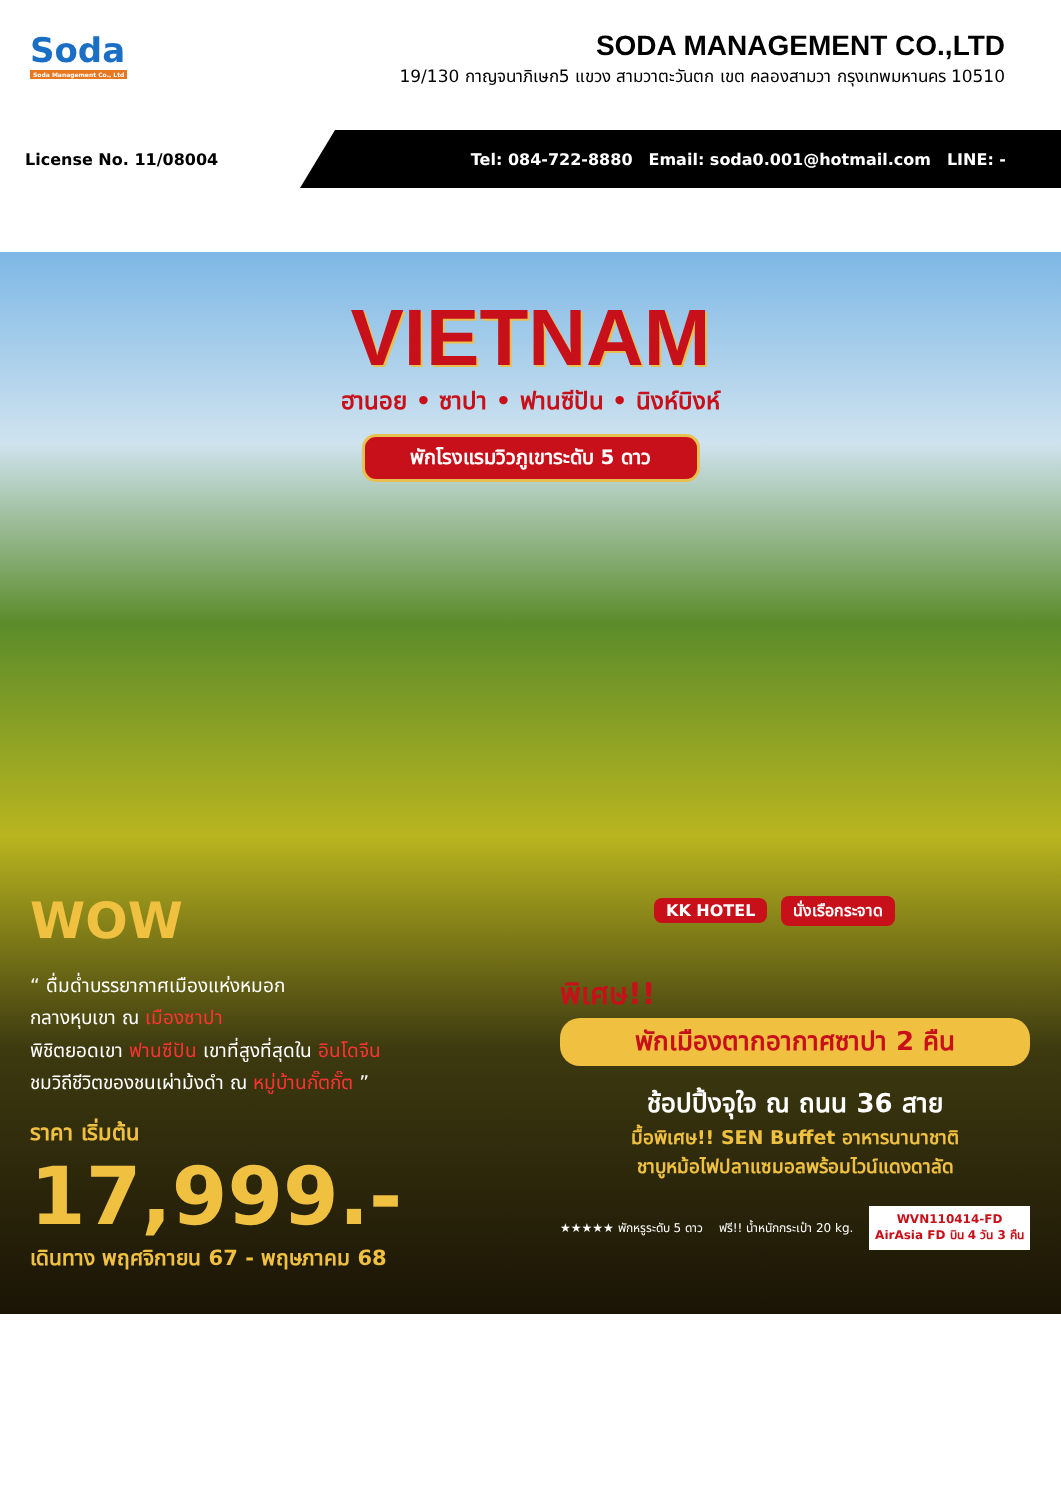Soda
Soda Management Co., Ltd
SODA MANAGEMENT CO.,LTD
19/130 กาญจนาภิเษก5 แขวง สามวาตะวันตก เขต คลองสามวา กรุงเทพมหานคร 10510
License No. 11/08004
Tel: 084-722-8880 Email: soda0.001@hotmail.com LINE: -
VIETNAM
ฮานอย • ซาปา • ฟานซีปัน • นิงห์บิงห์
พักโรงแรมวิวภูเขาระดับ 5 ดาว
KK HOTEL นั่งเรือกระจาด
WOW
“ ดื่มด่ำบรรยากาศเมืองแห่งหมอก
กลางหุบเขา ณ เมืองซาปา
พิชิตยอดเขา ฟานซีปัน เขาที่สูงที่สุดใน อินโดจีน
ชมวิถีชีวิตของชนเผ่าม้งดำ ณ หมู่บ้านกั๊ตกั๊ต ”
ราคา เริ่มต้น
17,999.-
เดินทาง พฤศจิกายน 67 - พฤษภาคม 68
พิเศษ!!
พักเมืองตากอากาศซาปา 2 คืน
ช้อปปิ้งจุใจ ณ ถนน 36 สาย
มื้อพิเศษ!! SEN Buffet อาหารนานาชาติ
ชาบูหม้อไฟปลาแซมอลพร้อมไวน์แดงดาลัด
★★★★★ พักหรูระดับ 5 ดาว ฟรี!! น้ำหนักกระเป๋า 20 kg. WVN110414-FD
AirAsia FD บิน 4 วัน 3 คืน